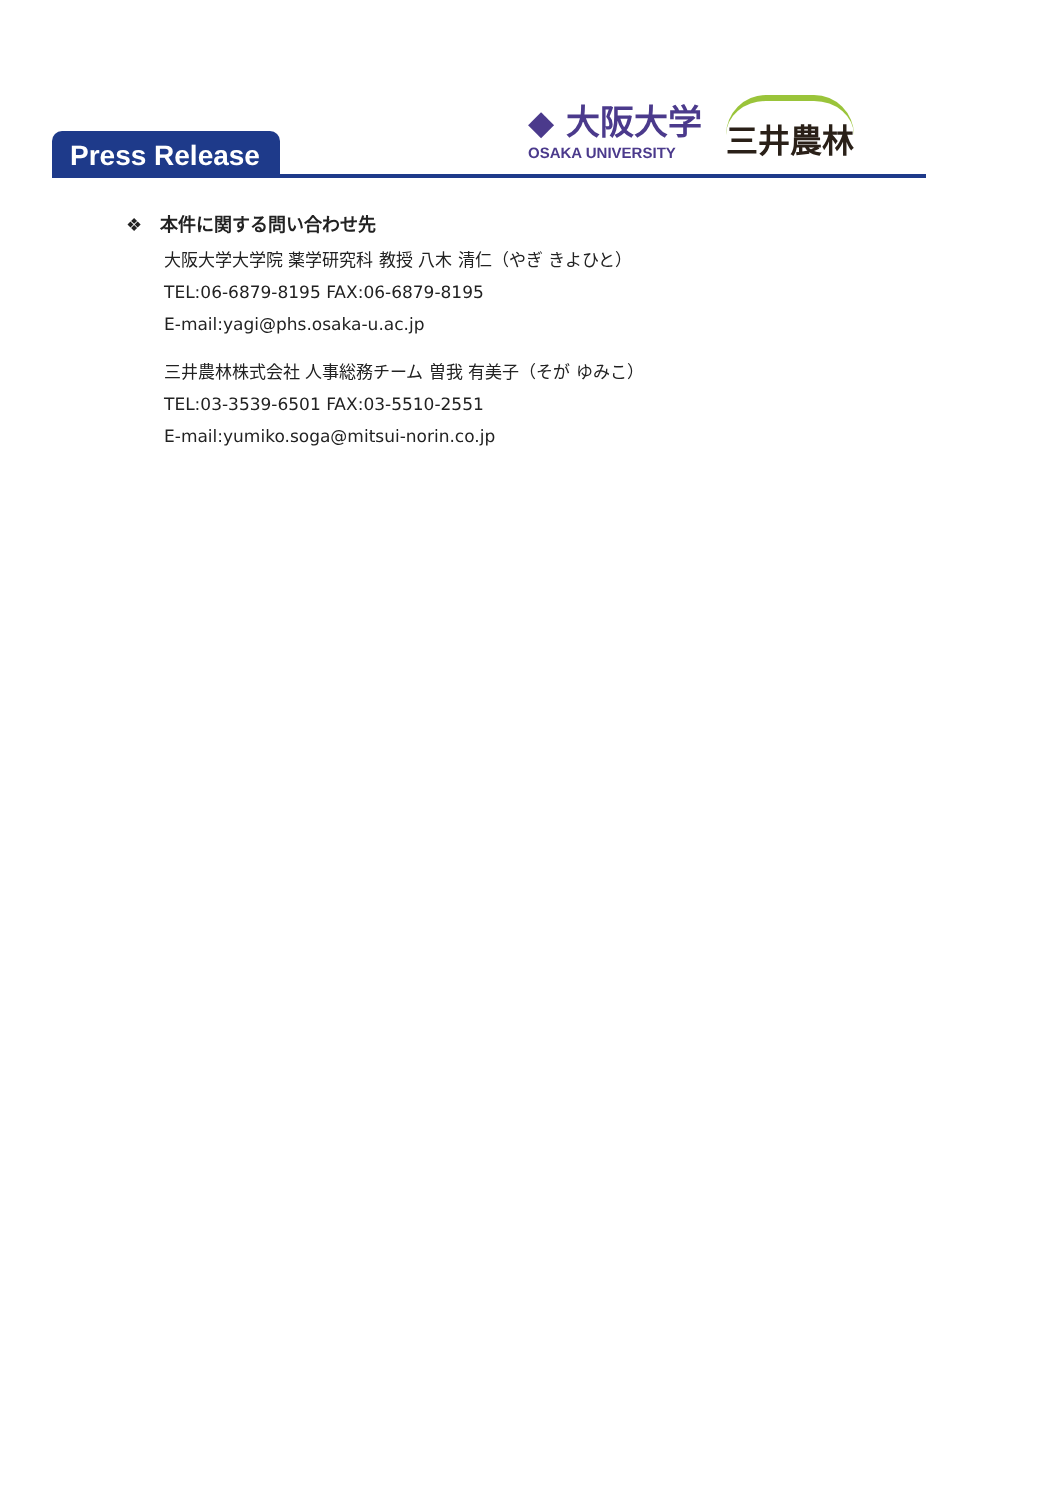◆ 大阪大学
OSAKA UNIVERSITY
三井農林
Press Release
❖　本件に関する問い合わせ先
大阪大学大学院 薬学研究科 教授 八木 清仁（やぎ きよひと）
TEL:06-6879-8195 FAX:06-6879-8195
E-mail:yagi@phs.osaka-u.ac.jp
三井農林株式会社 人事総務チーム 曽我 有美子（そが ゆみこ）
TEL:03-3539-6501 FAX:03-5510-2551
E-mail:yumiko.soga@mitsui-norin.co.jp